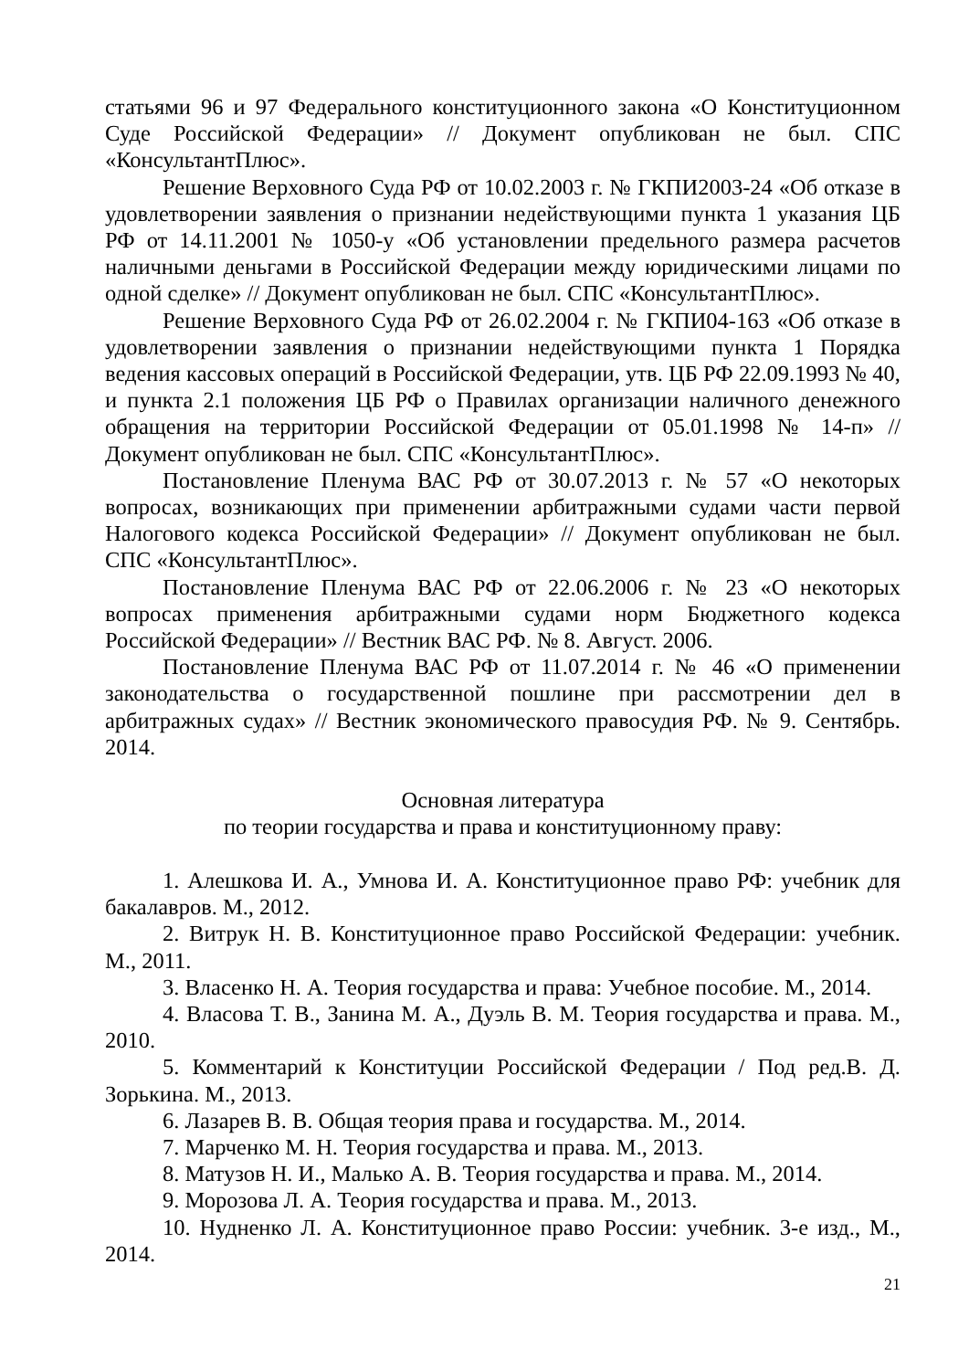статьями 96 и 97 Федерального конституционного закона «О Конституционном Суде Российской Федерации» // Документ опубликован не был. СПС «КонсультантПлюс».
Решение Верховного Суда РФ от 10.02.2003 г. № ГКПИ2003-24 «Об отказе в удовлетворении заявления о признании недействующими пункта 1 указания ЦБ РФ от 14.11.2001 № 1050-у «Об установлении предельного размера расчетов наличными деньгами в Российской Федерации между юридическими лицами по одной сделке» // Документ опубликован не был. СПС «КонсультантПлюс».
Решение Верховного Суда РФ от 26.02.2004 г. № ГКПИ04-163 «Об отказе в удовлетворении заявления о признании недействующими пункта 1 Порядка ведения кассовых операций в Российской Федерации, утв. ЦБ РФ 22.09.1993 № 40, и пункта 2.1 положения ЦБ РФ о Правилах организации наличного денежного обращения на территории Российской Федерации от 05.01.1998 № 14-п» // Документ опубликован не был. СПС «КонсультантПлюс».
Постановление Пленума ВАС РФ от 30.07.2013 г. № 57 «О некоторых вопросах, возникающих при применении арбитражными судами части первой Налогового кодекса Российской Федерации» // Документ опубликован не был. СПС «КонсультантПлюс».
Постановление Пленума ВАС РФ от 22.06.2006 г. № 23 «О некоторых вопросах применения арбитражными судами норм Бюджетного кодекса Российской Федерации» // Вестник ВАС РФ. № 8. Август. 2006.
Постановление Пленума ВАС РФ от 11.07.2014 г. № 46 «О применении законодательства о государственной пошлине при рассмотрении дел в арбитражных судах» // Вестник экономического правосудия РФ. № 9. Сентябрь. 2014.
Основная литература
по теории государства и права и конституционному праву:
1. Алешкова И. А., Умнова И. А. Конституционное право РФ: учебник для бакалавров. М., 2012.
2. Витрук Н. В. Конституционное право Российской Федерации: учебник. М., 2011.
3. Власенко Н. А. Теория государства и права: Учебное пособие. М., 2014.
4. Власова Т. В., Занина М. А., Дуэль В. М. Теория государства и права. М., 2010.
5. Комментарий к Конституции Российской Федерации / Под ред.В. Д. Зорькина. М., 2013.
6. Лазарев В. В. Общая теория права и государства. М., 2014.
7. Марченко М. Н. Теория государства и права. М., 2013.
8. Матузов Н. И., Малько А. В. Теория государства и права. М., 2014.
9. Морозова Л. А. Теория государства и права. М., 2013.
10. Нудненко Л. А. Конституционное право России: учебник. 3-е изд., М., 2014.
21